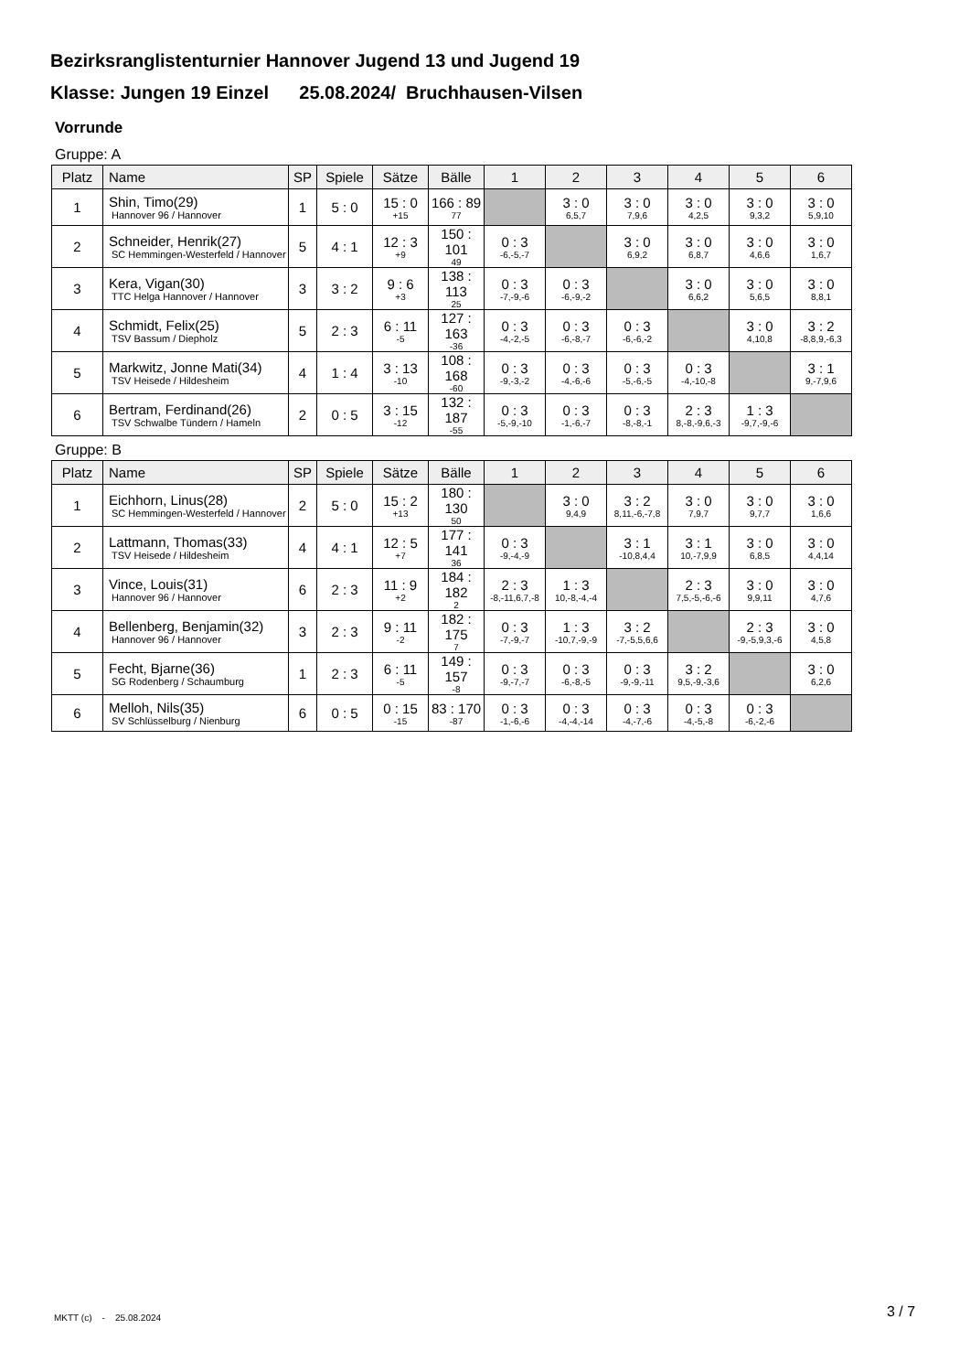Bezirksranglistenturnier Hannover Jugend 13 und Jugend 19
Klasse: Jungen 19 Einzel 25.08.2024/ Bruchhausen-Vilsen
Vorrunde
Gruppe: A
| Platz | Name | SP | Spiele | Sätze | Bälle | 1 | 2 | 3 | 4 | 5 | 6 |
| --- | --- | --- | --- | --- | --- | --- | --- | --- | --- | --- | --- |
| 1 | Shin, Timo(29) Hannover 96 / Hannover | 1 | 5 : 0 | 15 : 0 +15 | 166 : 89 77 | | 3 : 0 6,5,7 | 3 : 0 7,9,6 | 3 : 0 4,2,5 | 3 : 0 9,3,2 | 3 : 0 5,9,10 |
| 2 | Schneider, Henrik(27) SC Hemmingen-Westerfeld / Hannover | 5 | 4 : 1 | 12 : 3 +9 | 150 : 101 49 | 0 : 3 -6,-5,-7 | | 3 : 0 6,9,2 | 3 : 0 6,8,7 | 3 : 0 4,6,6 | 3 : 0 1,6,7 |
| 3 | Kera, Vigan(30) TTC Helga Hannover / Hannover | 3 | 3 : 2 | 9 : 6 +3 | 138 : 113 25 | 0 : 3 -7,-9,-6 | 0 : 3 -6,-9,-2 | | 3 : 0 6,6,2 | 3 : 0 5,6,5 | 3 : 0 8,8,1 |
| 4 | Schmidt, Felix(25) TSV Bassum / Diepholz | 5 | 2 : 3 | 6 : 11 -5 | 127 : 163 -36 | 0 : 3 -4,-2,-5 | 0 : 3 -6,-8,-7 | 0 : 3 -6,-6,-2 | | 3 : 0 4,10,8 | 3 : 2 -8,8,9,-6,3 |
| 5 | Markwitz, Jonne Mati(34) TSV Heisede / Hildesheim | 4 | 1 : 4 | 3 : 13 -10 | 108 : 168 -60 | 0 : 3 -9,-3,-2 | 0 : 3 -4,-6,-6 | 0 : 3 -5,-6,-5 | 0 : 3 -4,-10,-8 | | 3 : 1 9,-7,9,6 |
| 6 | Bertram, Ferdinand(26) TSV Schwalbe Tündern / Hameln | 2 | 0 : 5 | 3 : 15 -12 | 132 : 187 -55 | 0 : 3 -5,-9,-10 | 0 : 3 -1,-6,-7 | 0 : 3 -8,-8,-1 | 2 : 3 8,-8,-9,6,-3 | 1 : 3 -9,7,-9,-6 | |
Gruppe: B
| Platz | Name | SP | Spiele | Sätze | Bälle | 1 | 2 | 3 | 4 | 5 | 6 |
| --- | --- | --- | --- | --- | --- | --- | --- | --- | --- | --- | --- |
| 1 | Eichhorn, Linus(28) SC Hemmingen-Westerfeld / Hannover | 2 | 5 : 0 | 15 : 2 +13 | 180 : 130 50 | | 3 : 0 9,4,9 | 3 : 2 8,11,-6,-7,8 | 3 : 0 7,9,7 | 3 : 0 9,7,7 | 3 : 0 1,6,6 |
| 2 | Lattmann, Thomas(33) TSV Heisede / Hildesheim | 4 | 4 : 1 | 12 : 5 +7 | 177 : 141 36 | 0 : 3 -9,-4,-9 | | 3 : 1 -10,8,4,4 | 3 : 1 10,-7,9,9 | 3 : 0 6,8,5 | 3 : 0 4,4,14 |
| 3 | Vince, Louis(31) Hannover 96 / Hannover | 6 | 2 : 3 | 11 : 9 +2 | 184 : 182 2 | 2 : 3 -8,-11,6,7,-8 | 1 : 3 10,-8,-4,-4 | | 2 : 3 7,5,-5,-6,-6 | 3 : 0 9,9,11 | 3 : 0 4,7,6 |
| 4 | Bellenberg, Benjamin(32) Hannover 96 / Hannover | 3 | 2 : 3 | 9 : 11 -2 | 182 : 175 7 | 0 : 3 -7,-9,-7 | 1 : 3 -10,7,-9,-9 | 3 : 2 -7,-5,5,6,6 | | 2 : 3 -9,-5,9,3,-6 | 3 : 0 4,5,8 |
| 5 | Fecht, Bjarne(36) SG Rodenberg / Schaumburg | 1 | 2 : 3 | 6 : 11 -5 | 149 : 157 -8 | 0 : 3 -9,-7,-7 | 0 : 3 -6,-8,-5 | 0 : 3 -9,-9,-11 | 3 : 2 9,5,-9,-3,6 | | 3 : 0 6,2,6 |
| 6 | Melloh, Nils(35) SV Schlüsselburg / Nienburg | 6 | 0 : 5 | 0 : 15 -15 | 83 : 170 -87 | 0 : 3 -1,-6,-6 | 0 : 3 -4,-4,-14 | 0 : 3 -4,-7,-6 | 0 : 3 -4,-5,-8 | 0 : 3 -6,-2,-6 | |
MKTT (c) - 25.08.2024 3 / 7